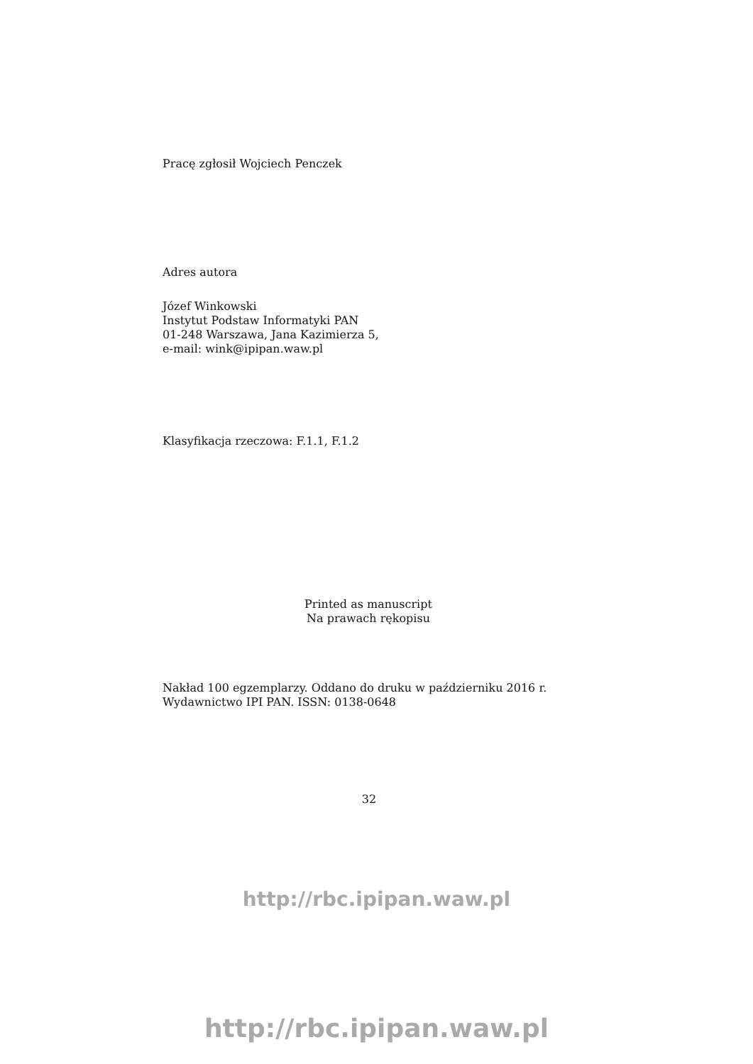Pracę zgłosił Wojciech Penczek
Adres autora
Józef Winkowski
Instytut Podstaw Informatyki PAN
01-248 Warszawa, Jana Kazimierza 5,
e-mail: wink@ipipan.waw.pl
Klasyfikacja rzeczowa: F.1.1, F.1.2
Printed as manuscript
Na prawach rękopisu
Nakład 100 egzemplarzy. Oddano do druku w październiku 2016 r. Wydawnictwo IPI PAN. ISSN: 0138-0648
32
http://rbc.ipipan.waw.pl
http://rbc.ipipan.waw.pl